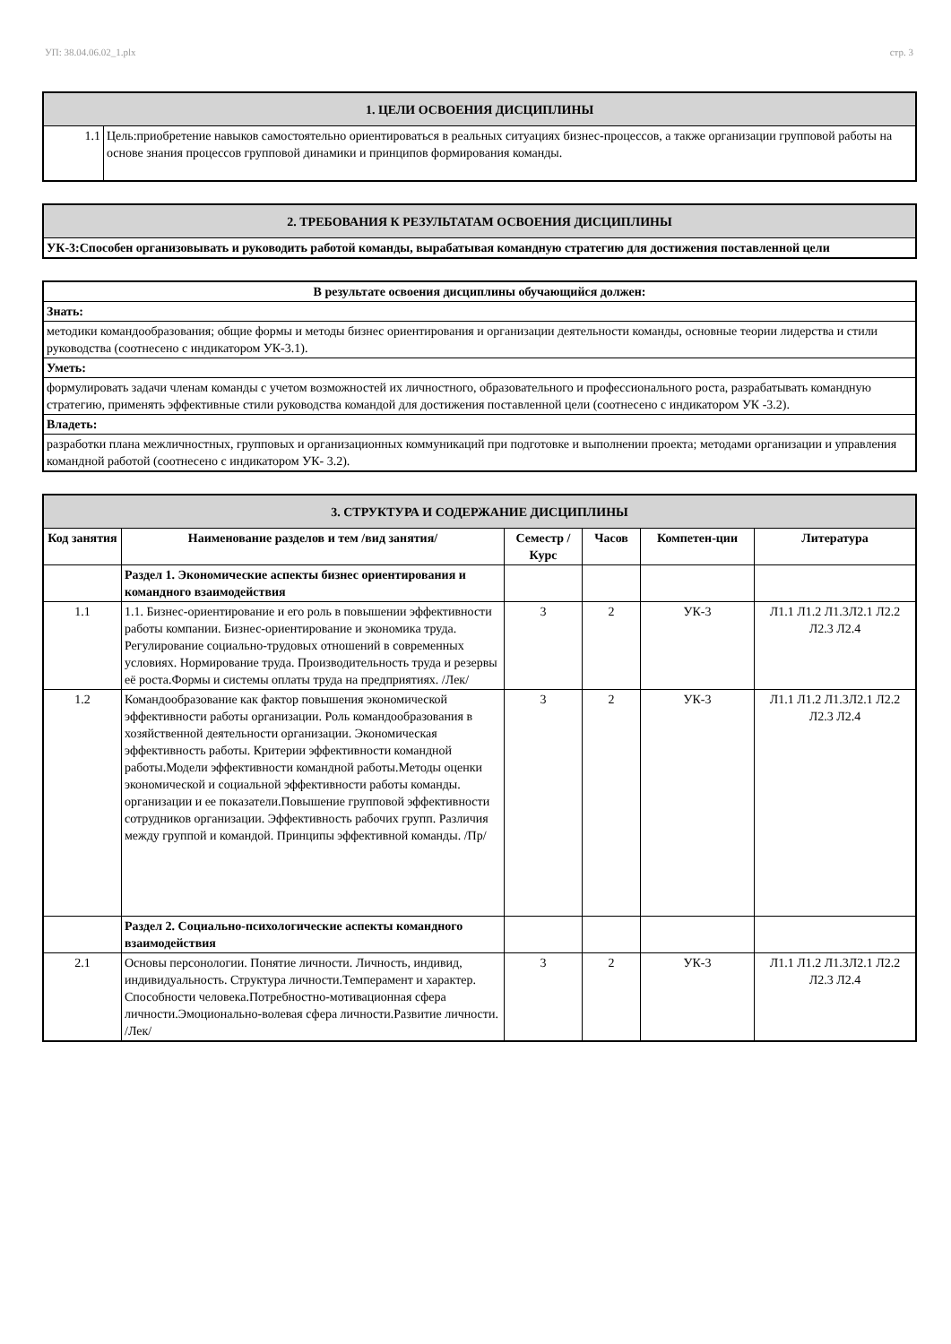УП: 38.04.06.02_1.plx стр. 3
| 1. ЦЕЛИ ОСВОЕНИЯ ДИСЦИПЛИНЫ | |
| --- | --- |
| 1.1 | Цель:приобретение навыков самостоятельно ориентироваться в реальных ситуациях бизнес-процессов, а также организации групповой работы на основе знания процессов групповой динамики и принципов формирования команды. |
| 2. ТРЕБОВАНИЯ К РЕЗУЛЬТАТАМ ОСВОЕНИЯ ДИСЦИПЛИНЫ |
| --- |
| УК-3:Способен организовывать и руководить работой команды, вырабатывая командную стратегию для достижения поставленной цели |
| В результате освоения дисциплины обучающийся должен: |
| --- |
| Знать: |
| методики командообразования; общие формы и методы бизнес ориентирования и организации деятельности команды, основные теории лидерства и стили руководства (соотнесено с индикатором УК-3.1). |
| Уметь: |
| формулировать задачи членам команды с учетом возможностей их личностного, образовательного и профессионального роста, разрабатывать командную стратегию, применять эффективные стили руководства командой для достижения поставленной цели (соотнесено с индикатором УК -3.2). |
| Владеть: |
| разработки плана межличностных, групповых и организационных коммуникаций при подготовке и выполнении проекта; методами организации и управления командной работой (соотнесено с индикатором УК- 3.2). |
| 3. СТРУКТУРА И СОДЕРЖАНИЕ ДИСЦИПЛИНЫ | | | | | |
| --- | --- | --- | --- | --- | --- |
| Код занятия | Наименование разделов и тем /вид занятия/ | Семестр / Курс | Часов | Компетен-ции | Литература |
| | Раздел 1. Экономические аспекты бизнес ориентирования и командного взаимодействия | | | | |
| 1.1 | 1.1. Бизнес-ориентирование и его роль в повышении эффективности работы компании. Бизнес-ориентирование и экономика труда. Регулирование социально-трудовых отношений в современных условиях. Нормирование труда. Производительность труда и резервы её роста.Формы и системы оплаты труда на предприятиях. /Лек/ | 3 | 2 | УК-3 | Л1.1 Л1.2 Л1.3Л2.1 Л2.2 Л2.3 Л2.4 |
| 1.2 | Командообразование как фактор повышения экономической эффективности работы организации. Роль командообразования в хозяйственной деятельности организации. Экономическая эффективность работы. Критерии эффективности командной работы.Модели эффективности командной работы.Методы оценки экономической и социальной эффективности работы команды. организации и ее показатели.Повышение групповой эффективности сотрудников организации. Эффективность рабочих групп. Различия между группой и командой. Принципы эффективной команды. /Пр/ | 3 | 2 | УК-3 | Л1.1 Л1.2 Л1.3Л2.1 Л2.2 Л2.3 Л2.4 |
| | Раздел 2. Социально-психологические аспекты командного взаимодействия | | | | |
| 2.1 | Основы персонологии. Понятие личности. Личность, индивид, индивидуальность. Структура личности.Темперамент и характер. Способности человека.Потребностно-мотивационная сфера личности.Эмоционально-волевая сфера личности.Развитие личности. /Лек/ | 3 | 2 | УК-3 | Л1.1 Л1.2 Л1.3Л2.1 Л2.2 Л2.3 Л2.4 |